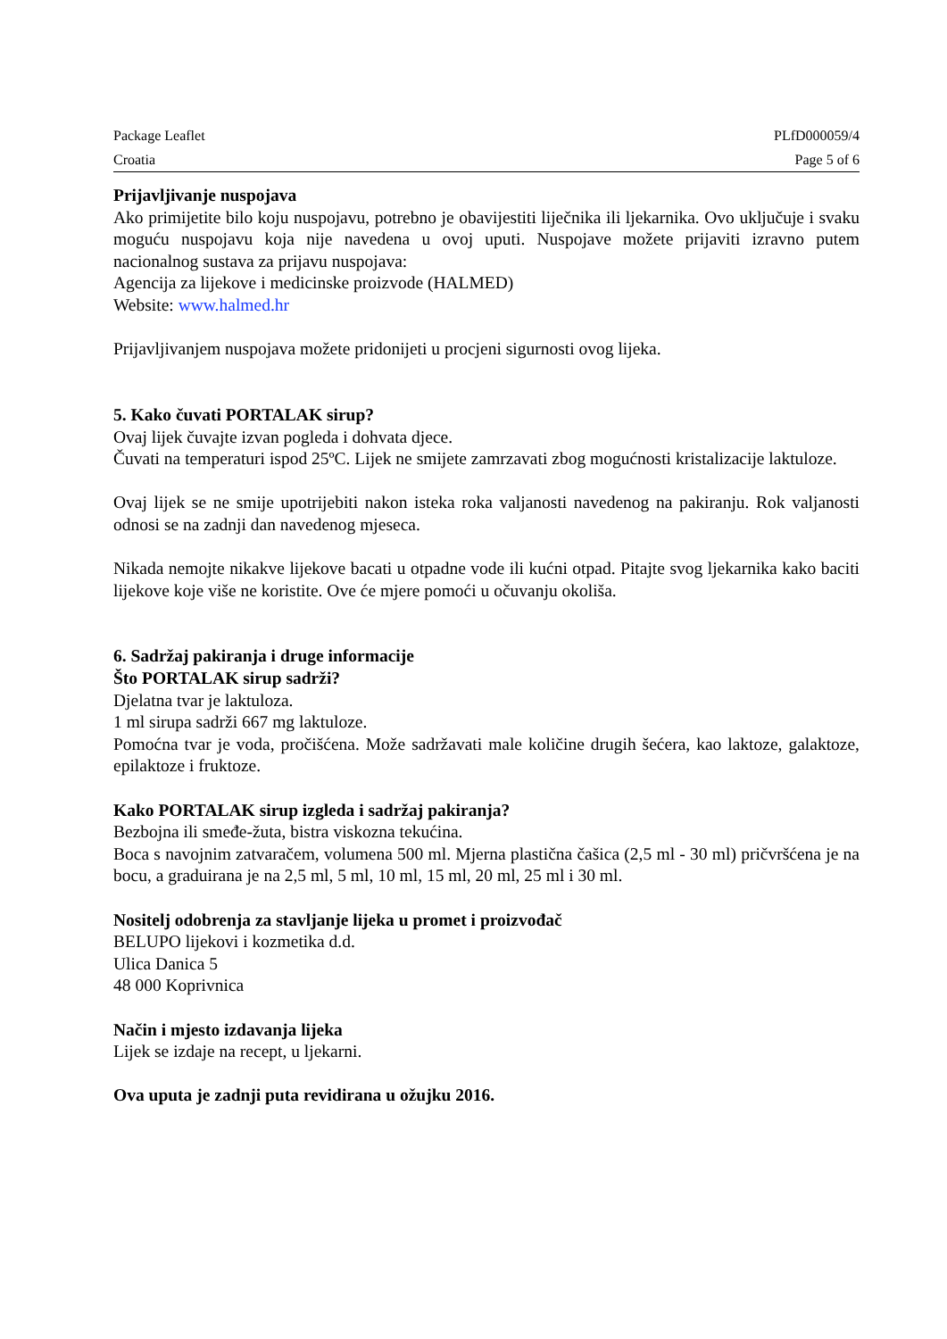Package Leaflet PLfD000059/4
Croatia Page 5 of 6
Prijavljivanje nuspojava
Ako primijetite bilo koju nuspojavu, potrebno je obavijestiti liječnika ili ljekarnika. Ovo uključuje i svaku moguću nuspojavu koja nije navedena u ovoj uputi. Nuspojave možete prijaviti izravno putem nacionalnog sustava za prijavu nuspojava:
Agencija za lijekove i medicinske proizvode (HALMED)
Website: www.halmed.hr
Prijavljivanjem nuspojava možete pridonijeti u procjeni sigurnosti ovog lijeka.
5. Kako čuvati PORTALAK sirup?
Ovaj lijek čuvajte izvan pogleda i dohvata djece.
Čuvati na temperaturi ispod 25ºC. Lijek ne smijete zamrzavati zbog mogućnosti kristalizacije laktuloze.
Ovaj lijek se ne smije upotrijebiti nakon isteka roka valjanosti navedenog na pakiranju. Rok valjanosti odnosi se na zadnji dan navedenog mjeseca.
Nikada nemojte nikakve lijekove bacati u otpadne vode ili kućni otpad. Pitajte svog ljekarnika kako baciti lijekove koje više ne koristite. Ove će mjere pomoći u očuvanju okoliša.
6. Sadržaj pakiranja i druge informacije
Što PORTALAK sirup sadrži?
Djelatna tvar je laktuloza.
1 ml sirupa sadrži 667 mg laktuloze.
Pomoćna tvar je voda, pročišćena. Može sadržavati male količine drugih šećera, kao laktoze, galaktoze, epilaktoze i fruktoze.
Kako PORTALAK sirup izgleda i sadržaj pakiranja?
Bezbojna ili smeđe-žuta, bistra viskozna tekućina.
Boca s navojnim zatvaračem, volumena 500 ml. Mjerna plastična čašica (2,5 ml - 30 ml) pričvršćena je na bocu, a graduirana je na 2,5 ml, 5 ml, 10 ml, 15 ml, 20 ml, 25 ml i 30 ml.
Nositelj odobrenja za stavljanje lijeka u promet i proizvođač
BELUPO lijekovi i kozmetika d.d.
Ulica Danica 5
48 000 Koprivnica
Način i mjesto izdavanja lijeka
Lijek se izdaje na recept, u ljekarni.
Ova uputa je zadnji puta revidirana u ožujku 2016.